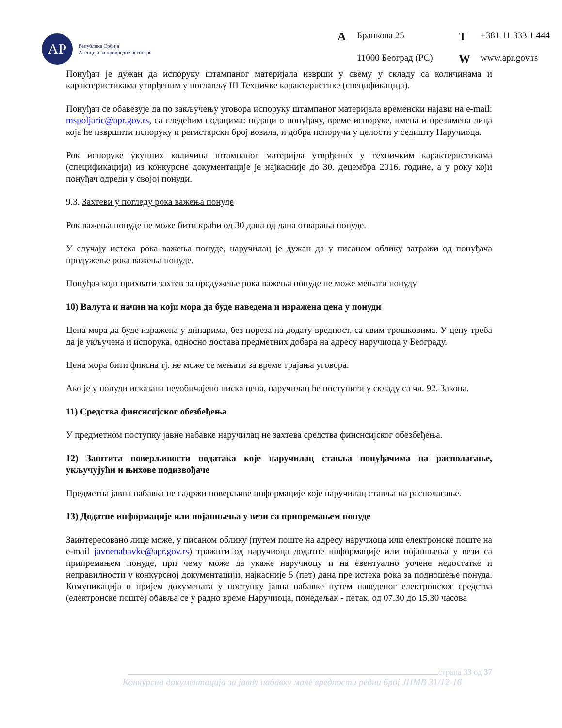АР
Република Србија
Агенција за привредне регистре
A Бранкова 25 T +381 11 333 1 444 11000 Београд (РС) W www.apr.gov.rs
Понуђач је дужан да испоруку штампаног материјала изврши у свему у складу са количинама и карактеристикама утврђеним у поглављу III Техничке карактеристике (спецификација).
Понуђач се обавезује да по закључењу уговора испоруку штампаног материјала временски најави на e-mail: mspoljaric@apr.gov.rs, са следећим подацима: подаци о понуђачу, време испоруке, имена и презимена лица која ће извршити испоруку и регистарски број возила, и добра испоручи у целости у седишту Наручиоца.
Рок испоруке укупних количина штампаног материјла утврђених у техничким карактеристикама (спецификацији) из конкурсне документације је најкасније до 30. децембра 2016. године, а у року који понуђач одреди у својој понуди.
9.3. Захтеви у погледу рока важења понуде
Рок важења понуде не може бити краћи од 30 дана од дана отварања понуде.
У случају истека рока важења понуде, наручилац је дужан да у писаном облику затражи од понуђача продужење рока важења понуде.
Понуђач који прихвати захтев за продужење рока важења понуде не може мењати понуду.
10) Валута и начин на који мора да буде наведена и изражена цена у понуди
Цена мора да буде изражена у динарима, без пореза на додату вредност, са свим трошковима. У цену треба да је укључена и испорука, односно достава предметних добара на адресу наручиоца у Београду.
Цена мора бити фиксна тј. не може се мењати за време трајања уговора.
Ако је у понуди исказана неуобичајено ниска цена, наручилац ће поступити у складу са чл. 92. Закона.
11) Средства финснсијског обезбеђења
У предметном поступку јавне набавке наручилац не захтева средства финснсијског обезбеђења.
12) Заштита поверљивости података које наручилац ставља понуђачима на располагање, укључујући и њихове подизвођаче
Предметна јавна набавка не садржи поверљиве информације које наручилац ставља на располагање.
13) Додатне информације или појашњења у вези са припремањем понуде
Заинтересовано лице може, у писаном облику (путем поште на адресу наручиоца или електронске поште на e-mail javnenabavke@apr.gov.rs) тражити од наручиоца додатне информације или појашњења у вези са припремањем понуде, при чему може да укаже наручиоцу и на евентуално уочене недостатке и неправилности у конкурсној документацији, најкасније 5 (пет) дана пре истека рока за подношење понуда. Комуникација и пријем докумената у поступку јавна набавке путем наведеног електронског средства (електронске поште) обавља се у радно време Наручиоца, понедељак - петак, од 07.30 до 15.30 часова
страна 33 од 37
Конкурсна документација за јавну набавку мале вредности редни број ЈНМВ 31/12-16